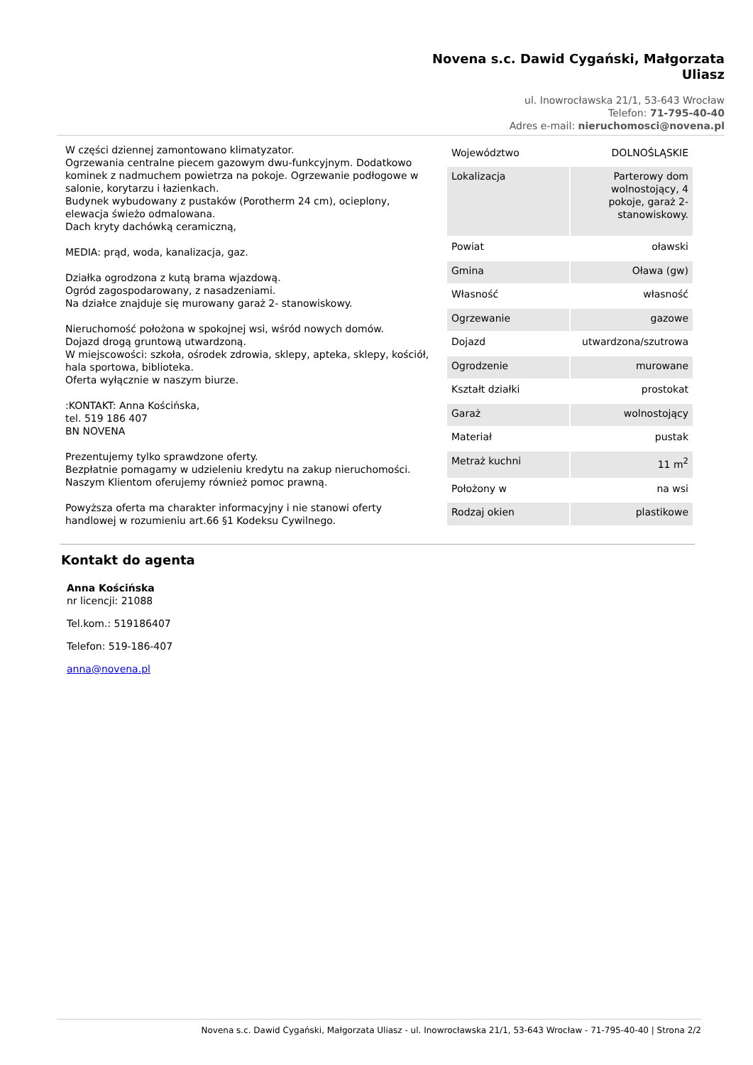Novena s.c. Dawid Cygański, Małgorzata Uliasz
ul. Inowrocławska 21/1, 53-643 Wrocław
Telefon: 71-795-40-40
Adres e-mail: nieruchomosci@novena.pl
W części dziennej zamontowano klimatyzator.
Ogrzewania centralne piecem gazowym dwu-funkcyjnym. Dodatkowo kominek z nadmuchem powietrza na pokoje. Ogrzewanie podłogowe w salonie, korytarzu i łazienkach.
Budynek wybudowany z pustaków (Porotherm 24 cm), ocieplony, elewacja świeżo odmalowana.
Dach kryty dachówką ceramiczną,
MEDIA: prąd, woda, kanalizacja, gaz.
Działka ogrodzona z kutą brama wjazdową.
Ogród zagospodarowany, z nasadzeniami.
Na działce znajduje się murowany garaż 2- stanowiskowy.
Nieruchomość położona w spokojnej wsi, wśród nowych domów.
Dojazd drogą gruntową utwardzoną.
W miejscowości: szkoła, ośrodek zdrowia, sklepy, apteka, sklepy, kościół, hala sportowa, biblioteka.
Oferta wyłącznie w naszym biurze.
:KONTAKT: Anna Kościńska,
tel. 519 186 407
BN NOVENA
Prezentujemy tylko sprawdzone oferty.
Bezpłatnie pomagamy w udzieleniu kredytu na zakup nieruchomości.
Naszym Klientom oferujemy również pomoc prawną.
Powyższa oferta ma charakter informacyjny i nie stanowi oferty handlowej w rozumieniu art.66 §1 Kodeksu Cywilnego.
| Województwo | DOLNOŚLĄSKIE |
| Lokalizacja | Parterowy dom wolnostojący, 4 pokoje, garaż 2-stanowiskowy. |
| Powiat | oławski |
| Gmina | Oława (gw) |
| Własność | własność |
| Ogrzewanie | gazowe |
| Dojazd | utwardzona/szutrowa |
| Ogrodzenie | murowane |
| Kształt działki | prostokat |
| Garaż | wolnostojący |
| Materiał | pustak |
| Metraż kuchni | 11 m<sup>2</sup> |
| Położony w | na wsi |
| Rodzaj okien | plastikowe |
Kontakt do agenta
Anna Kościńska
nr licencji: 21088
Tel.kom.: 519186407
Telefon: 519-186-407
anna@novena.pl
Novena s.c. Dawid Cygański, Małgorzata Uliasz - ul. Inowrocławska 21/1, 53-643 Wrocław - 71-795-40-40 | Strona 2/2